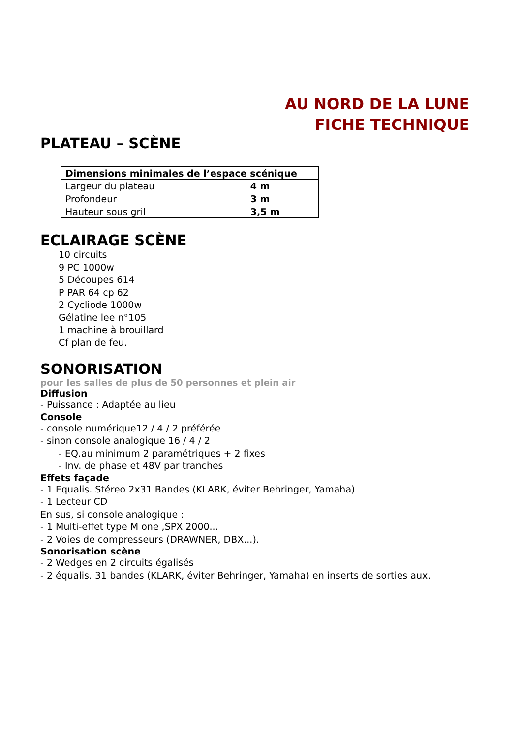AU NORD DE LA LUNE
FICHE TECHNIQUE
PLATEAU – SCÈNE
| Dimensions minimales de l’espace scénique | |
| --- | --- |
| Largeur du plateau | 4 m |
| Profondeur | 3 m |
| Hauteur sous gril | 3,5 m |
ECLAIRAGE SCÈNE
10 circuits
9 PC 1000w
5 Découpes 614
P PAR 64 cp 62
2 Cycliode 1000w
Gélatine lee n°105
1 machine à brouillard
Cf plan de feu.
SONORISATION
pour les salles de plus de 50 personnes et plein air
Diffusion
- Puissance : Adaptée au lieu
Console
- console numérique12 / 4 / 2 préférée
- sinon console analogique 16 / 4 / 2
- EQ.au minimum 2 paramétriques + 2 fixes
- Inv. de phase et 48V par tranches
Effets façade
- 1 Equalis. Stéreo 2x31 Bandes (KLARK, éviter Behringer, Yamaha)
- 1 Lecteur CD
En sus, si console analogique :
- 1 Multi-effet type M one ,SPX 2000...
- 2 Voies de compresseurs (DRAWNER, DBX...).
Sonorisation scène
- 2 Wedges en 2 circuits égalisés
- 2 équalis. 31 bandes (KLARK, éviter Behringer, Yamaha) en inserts de sorties aux.